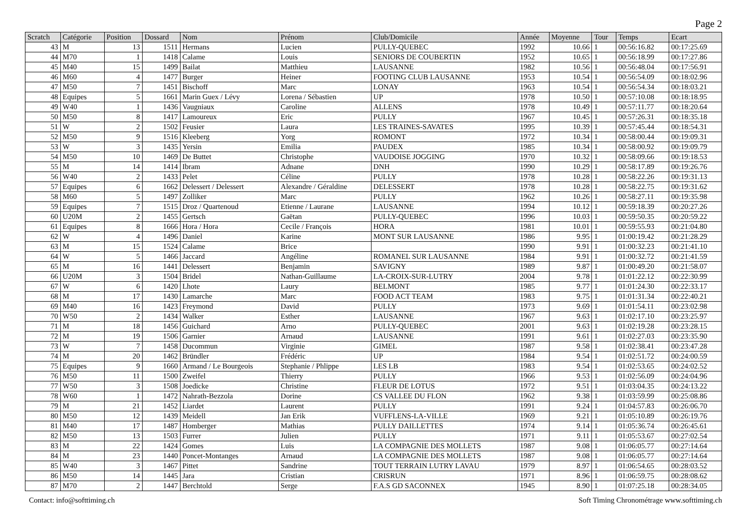Page 2
| Scratch | Catégorie | Position | Dossard | Nom | Prénom | Club/Domicile | Année | Moyenne | Tour | Temps | Ecart |
| --- | --- | --- | --- | --- | --- | --- | --- | --- | --- | --- | --- |
| 43 | M | 13 | 1511 | Hermans | Lucien | PULLY-QUEBEC | 1992 | 10.66 | 1 | 00:56:16.82 | 00:17:25.69 |
| 44 | M70 | 1 | 1418 | Calame | Louis | SENIORS DE COUBERTIN | 1952 | 10.65 | 1 | 00:56:18.99 | 00:17:27.86 |
| 45 | M40 | 15 | 1499 | Bailat | Matthieu | LAUSANNE | 1982 | 10.56 | 1 | 00:56:48.04 | 00:17:56.91 |
| 46 | M60 | 4 | 1477 | Burger | Heiner | FOOTING CLUB LAUSANNE | 1953 | 10.54 | 1 | 00:56:54.09 | 00:18:02.96 |
| 47 | M50 | 7 | 1451 | Bischoff | Marc | LONAY | 1963 | 10.54 | 1 | 00:56:54.34 | 00:18:03.21 |
| 48 | Equipes | 5 | 1661 | Marin Guex / Lévy | Lorena / Sébastien | UP | 1978 | 10.50 | 1 | 00:57:10.08 | 00:18:18.95 |
| 49 | W40 | 1 | 1436 | Vaugniaux | Caroline | ALLENS | 1978 | 10.49 | 1 | 00:57:11.77 | 00:18:20.64 |
| 50 | M50 | 8 | 1417 | Lamoureux | Eric | PULLY | 1967 | 10.45 | 1 | 00:57:26.31 | 00:18:35.18 |
| 51 | W | 2 | 1502 | Feusier | Laura | LES TRAINES-SAVATES | 1995 | 10.39 | 1 | 00:57:45.44 | 00:18:54.31 |
| 52 | M50 | 9 | 1516 | Kleeberg | Yorg | ROMONT | 1972 | 10.34 | 1 | 00:58:00.44 | 00:19:09.31 |
| 53 | W | 3 | 1435 | Yersin | Emilia | PAUDEX | 1985 | 10.34 | 1 | 00:58:00.92 | 00:19:09.79 |
| 54 | M50 | 10 | 1469 | De Buttet | Christophe | VAUDOISE JOGGING | 1970 | 10.32 | 1 | 00:58:09.66 | 00:19:18.53 |
| 55 | M | 14 | 1414 | Ibram | Adnane | DNH | 1990 | 10.29 | 1 | 00:58:17.89 | 00:19:26.76 |
| 56 | W40 | 2 | 1433 | Pelet | Céline | PULLY | 1978 | 10.28 | 1 | 00:58:22.26 | 00:19:31.13 |
| 57 | Equipes | 6 | 1662 | Delessert / Delessert | Alexandre / Géraldine | DELESSERT | 1978 | 10.28 | 1 | 00:58:22.75 | 00:19:31.62 |
| 58 | M60 | 5 | 1497 | Zolliker | Marc | PULLY | 1962 | 10.26 | 1 | 00:58:27.11 | 00:19:35.98 |
| 59 | Equipes | 7 | 1515 | Droz / Quartenoud | Etienne / Laurane | LAUSANNE | 1994 | 10.12 | 1 | 00:59:18.39 | 00:20:27.26 |
| 60 | U20M | 2 | 1455 | Gertsch | Gaëtan | PULLY-QUEBEC | 1996 | 10.03 | 1 | 00:59:50.35 | 00:20:59.22 |
| 61 | Equipes | 8 | 1666 | Hora / Hora | Cecile / François | HORA | 1981 | 10.01 | 1 | 00:59:55.93 | 00:21:04.80 |
| 62 | W | 4 | 1496 | Daniel | Karine | MONT SUR LAUSANNE | 1986 | 9.95 | 1 | 01:00:19.42 | 00:21:28.29 |
| 63 | M | 15 | 1524 | Calame | Brice | | 1990 | 9.91 | 1 | 01:00:32.23 | 00:21:41.10 |
| 64 | W | 5 | 1466 | Jaccard | Angéline | ROMANEL SUR LAUSANNE | 1984 | 9.91 | 1 | 01:00:32.72 | 00:21:41.59 |
| 65 | M | 16 | 1441 | Delessert | Benjamin | SAVIGNY | 1989 | 9.87 | 1 | 01:00:49.20 | 00:21:58.07 |
| 66 | U20M | 3 | 1504 | Bridel | Nathan-Guillaume | LA-CROIX-SUR-LUTRY | 2004 | 9.78 | 1 | 01:01:22.12 | 00:22:30.99 |
| 67 | W | 6 | 1420 | Lhote | Laury | BELMONT | 1985 | 9.77 | 1 | 01:01:24.30 | 00:22:33.17 |
| 68 | M | 17 | 1430 | Lamarche | Marc | FOOD ACT TEAM | 1983 | 9.75 | 1 | 01:01:31.34 | 00:22:40.21 |
| 69 | M40 | 16 | 1423 | Freymond | David | PULLY | 1973 | 9.69 | 1 | 01:01:54.11 | 00:23:02.98 |
| 70 | W50 | 2 | 1434 | Walker | Esther | LAUSANNE | 1967 | 9.63 | 1 | 01:02:17.10 | 00:23:25.97 |
| 71 | M | 18 | 1456 | Guichard | Arno | PULLY-QUEBEC | 2001 | 9.63 | 1 | 01:02:19.28 | 00:23:28.15 |
| 72 | M | 19 | 1506 | Garnier | Arnaud | LAUSANNE | 1991 | 9.61 | 1 | 01:02:27.03 | 00:23:35.90 |
| 73 | W | 7 | 1458 | Ducommun | Virginie | GIMEL | 1987 | 9.58 | 1 | 01:02:38.41 | 00:23:47.28 |
| 74 | M | 20 | 1462 | Bründler | Frédéric | UP | 1984 | 9.54 | 1 | 01:02:51.72 | 00:24:00.59 |
| 75 | Equipes | 9 | 1660 | Armand / Le Bourgeois | Stephanie / Phlippe | LES LB | 1983 | 9.54 | 1 | 01:02:53.65 | 00:24:02.52 |
| 76 | M50 | 11 | 1500 | Zweifel | Thierry | PULLY | 1966 | 9.53 | 1 | 01:02:56.09 | 00:24:04.96 |
| 77 | W50 | 3 | 1508 | Joedicke | Christine | FLEUR DE LOTUS | 1972 | 9.51 | 1 | 01:03:04.35 | 00:24:13.22 |
| 78 | W60 | 1 | 1472 | Nahrath-Bezzola | Dorine | CS VALLEE DU FLON | 1962 | 9.38 | 1 | 01:03:59.99 | 00:25:08.86 |
| 79 | M | 21 | 1452 | Liardet | Laurent | PULLY | 1991 | 9.24 | 1 | 01:04:57.83 | 00:26:06.70 |
| 80 | M50 | 12 | 1439 | Meidell | Jan Erik | VUFFLENS-LA-VILLE | 1969 | 9.21 | 1 | 01:05:10.89 | 00:26:19.76 |
| 81 | M40 | 17 | 1487 | Homberger | Mathias | PULLY DAILLETTES | 1974 | 9.14 | 1 | 01:05:36.74 | 00:26:45.61 |
| 82 | M50 | 13 | 1503 | Furrer | Julien | PULLY | 1971 | 9.11 | 1 | 01:05:53.67 | 00:27:02.54 |
| 83 | M | 22 | 1424 | Gomes | Luis | LA COMPAGNIE DES MOLLETS | 1987 | 9.08 | 1 | 01:06:05.77 | 00:27:14.64 |
| 84 | M | 23 | 1440 | Poncet-Montanges | Arnaud | LA COMPAGNIE DES MOLLETS | 1987 | 9.08 | 1 | 01:06:05.77 | 00:27:14.64 |
| 85 | W40 | 3 | 1467 | Pittet | Sandrine | TOUT TERRAIN LUTRY LAVAU | 1979 | 8.97 | 1 | 01:06:54.65 | 00:28:03.52 |
| 86 | M50 | 14 | 1445 | Jara | Cristian | CRISRUN | 1971 | 8.96 | 1 | 01:06:59.75 | 00:28:08.62 |
| 87 | M70 | 2 | 1447 | Berchtold | Serge | F.A.S GD SACONNEX | 1945 | 8.90 | 1 | 01:07:25.18 | 00:28:34.05 |
Contact: info@softtiming.ch Soft Timing Chronométrage www.softtiming.ch